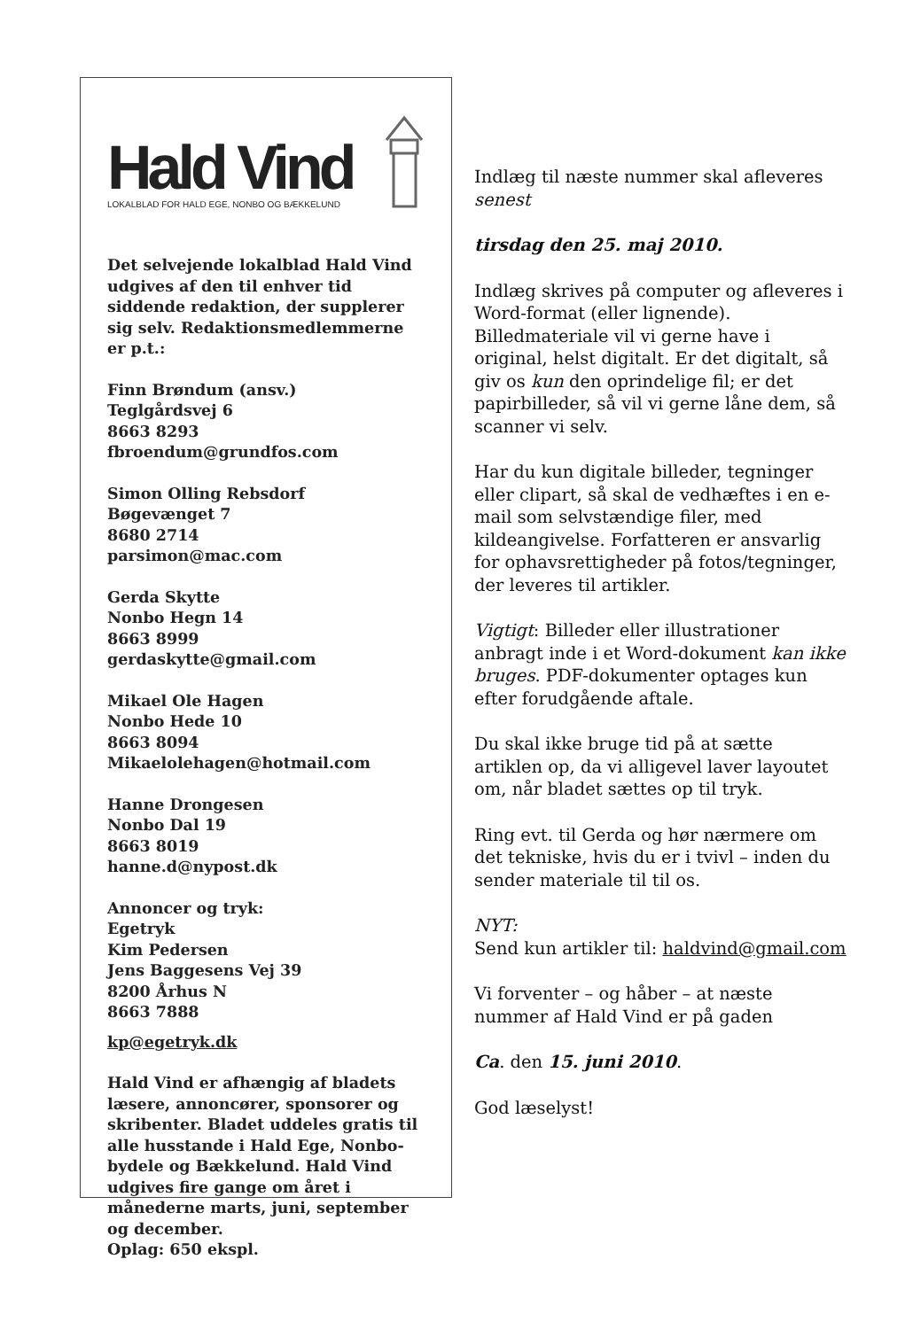Hald Vind
LOKALBLAD FOR HALD EGE, NONBO OG BÆKKELUND
Det selvejende lokalblad Hald Vind udgives af den til enhver tid siddende redaktion, der supplerer sig selv. Redaktionsmedlemmerne er p.t.:
Finn Brøndum (ansv.)
Teglgårdsvej 6
8663 8293
fbroendum@grundfos.com
Simon Olling Rebsdorf
Bøgevænget 7
8680 2714
parsimon@mac.com
Gerda Skytte
Nonbo Hegn 14
8663 8999
gerdaskytte@gmail.com
Mikael Ole Hagen
Nonbo Hede 10
8663 8094
Mikaelolehagen@hotmail.com
Hanne Drongesen
Nonbo Dal 19
8663 8019
hanne.d@nypost.dk
Annoncer og tryk:
Egetryk
Kim Pedersen
Jens Baggesens Vej 39
8200 Århus N
8663 7888
kp@egetryk.dk
Hald Vind er afhængig af bladets læsere, annoncører, sponsorer og skribenter. Bladet uddeles gratis til alle husstande i Hald Ege, Nonbo-bydele og Bækkelund. Hald Vind udgives fire gange om året i månederne marts, juni, september og december.
Oplag: 650 ekspl.
Indlæg til næste nummer skal afleveres senest
tirsdag den 25. maj 2010.
Indlæg skrives på computer og afleveres i Word-format (eller lignende). Billedmateriale vil vi gerne have i original, helst digitalt. Er det digitalt, så giv os kun den oprindelige fil; er det papirbilleder, så vil vi gerne låne dem, så scanner vi selv.
Har du kun digitale billeder, tegninger eller clipart, så skal de vedhæftes i en e-mail som selvstændige filer, med kildeangivelse. Forfatteren er ansvarlig for ophavsrettigheder på fotos/tegninger, der leveres til artikler.
Vigtigt: Billeder eller illustrationer anbragt inde i et Word-dokument kan ikke bruges. PDF-dokumenter optages kun efter forudgående aftale.
Du skal ikke bruge tid på at sætte artiklen op, da vi alligevel laver layoutet om, når bladet sættes op til tryk.
Ring evt. til Gerda og hør nærmere om det tekniske, hvis du er i tvivl – inden du sender materiale til til os.
NYT:
Send kun artikler til: haldvind@gmail.com
Vi forventer – og håber – at næste nummer af Hald Vind er på gaden
Ca. den 15. juni 2010.
God læselyst!